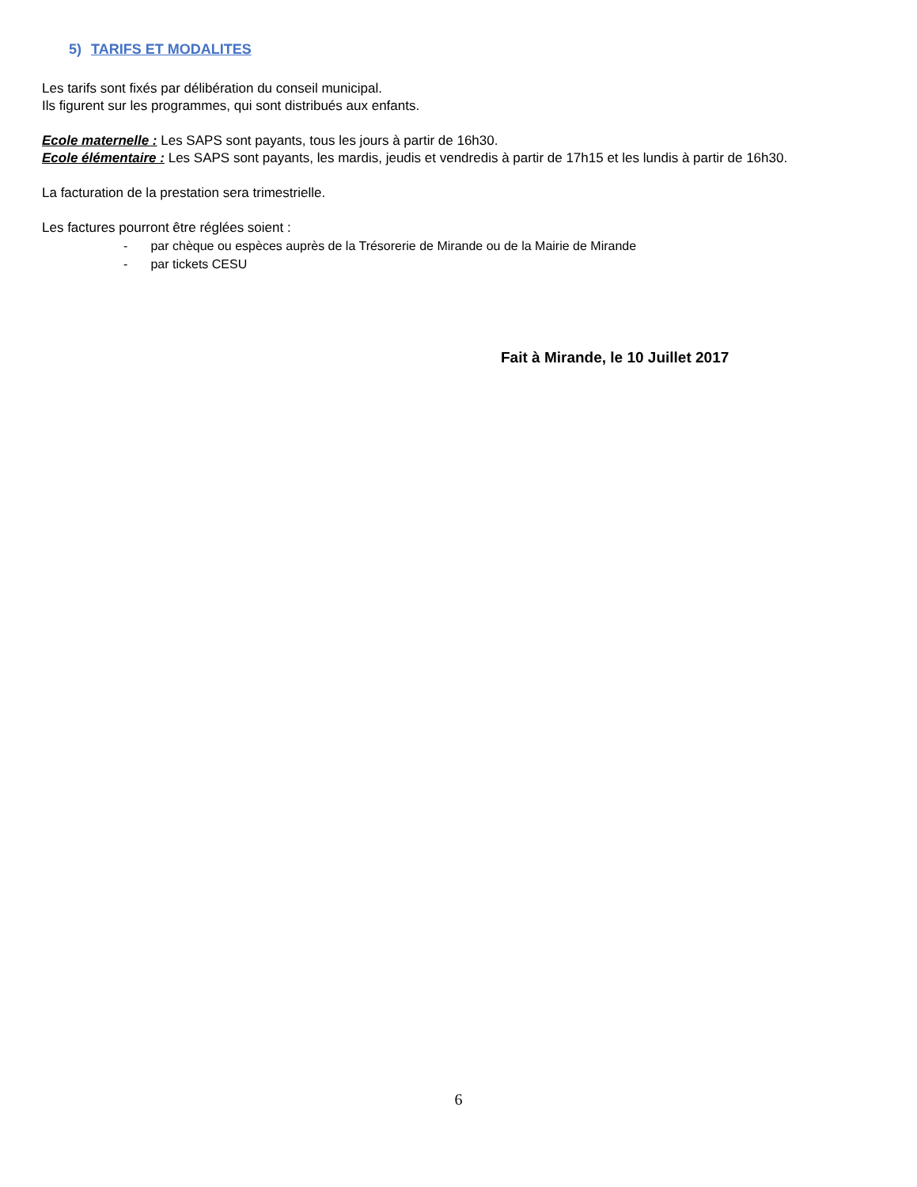5) TARIFS ET MODALITES
Les tarifs sont fixés par délibération du conseil municipal.
Ils figurent sur les programmes, qui sont distribués aux enfants.
Ecole maternelle : Les SAPS sont payants, tous les jours à partir de 16h30.
Ecole élémentaire : Les SAPS sont payants, les mardis, jeudis et vendredis à partir de 17h15 et les lundis à partir de 16h30.
La facturation de la prestation sera trimestrielle.
Les factures pourront être réglées soient :
- par chèque ou espèces auprès de la Trésorerie de Mirande ou de la Mairie de Mirande
- par tickets CESU
Fait à Mirande, le 10 Juillet 2017
6